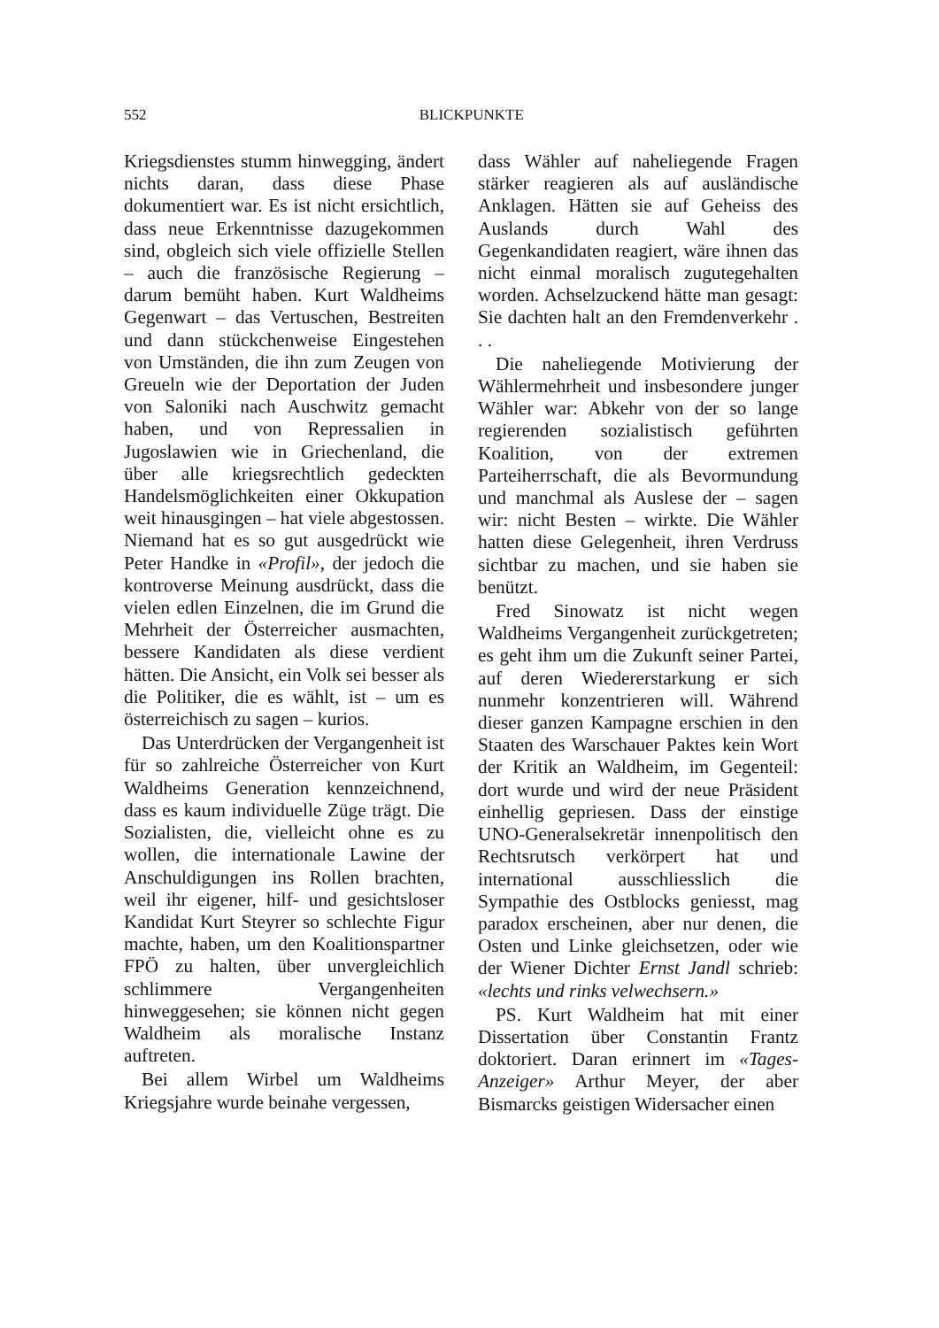552
BLICKPUNKTE
Kriegsdienstes stumm hinwegging, ändert nichts daran, dass diese Phase dokumentiert war. Es ist nicht ersichtlich, dass neue Erkenntnisse dazugekommen sind, obgleich sich viele offizielle Stellen – auch die französische Regierung – darum bemüht haben. Kurt Waldheims Gegenwart – das Vertuschen, Bestreiten und dann stückchenweise Eingestehen von Umständen, die ihn zum Zeugen von Greueln wie der Deportation der Juden von Saloniki nach Auschwitz gemacht haben, und von Repressalien in Jugoslawien wie in Griechenland, die über alle kriegsrechtlich gedeckten Handelsmöglichkeiten einer Okkupation weit hinausgingen – hat viele abgestossen. Niemand hat es so gut ausgedrückt wie Peter Handke in «Profil», der jedoch die kontroverse Meinung ausdrückt, dass die vielen edlen Einzelnen, die im Grund die Mehrheit der Österreicher ausmachten, bessere Kandidaten als diese verdient hätten. Die Ansicht, ein Volk sei besser als die Politiker, die es wählt, ist – um es österreichisch zu sagen – kurios.
Das Unterdrücken der Vergangenheit ist für so zahlreiche Österreicher von Kurt Waldheims Generation kennzeichnend, dass es kaum individuelle Züge trägt. Die Sozialisten, die, vielleicht ohne es zu wollen, die internationale Lawine der Anschuldigungen ins Rollen brachten, weil ihr eigener, hilf- und gesichtsloser Kandidat Kurt Steyrer so schlechte Figur machte, haben, um den Koalitionspartner FPÖ zu halten, über unvergleichlich schlimmere Vergangenheiten hinweggesehen; sie können nicht gegen Waldheim als moralische Instanz auftreten.
Bei allem Wirbel um Waldheims Kriegsjahre wurde beinahe vergessen,
dass Wähler auf naheliegende Fragen stärker reagieren als auf ausländische Anklagen. Hätten sie auf Geheiss des Auslands durch Wahl des Gegenkandidaten reagiert, wäre ihnen das nicht einmal moralisch zugutegehalten worden. Achselzuckend hätte man gesagt: Sie dachten halt an den Fremdenverkehr . . .
Die naheliegende Motivierung der Wählermehrheit und insbesondere junger Wähler war: Abkehr von der so lange regierenden sozialistisch geführten Koalition, von der extremen Parteiherrschaft, die als Bevormundung und manchmal als Auslese der – sagen wir: nicht Besten – wirkte. Die Wähler hatten diese Gelegenheit, ihren Verdruss sichtbar zu machen, und sie haben sie benützt.
Fred Sinowatz ist nicht wegen Waldheims Vergangenheit zurückgetreten; es geht ihm um die Zukunft seiner Partei, auf deren Wiedererstarkung er sich nunmehr konzentrieren will. Während dieser ganzen Kampagne erschien in den Staaten des Warschauer Paktes kein Wort der Kritik an Waldheim, im Gegenteil: dort wurde und wird der neue Präsident einhellig gepriesen. Dass der einstige UNO-Generalsekretär innenpolitisch den Rechtsrutsch verkörpert hat und international ausschliesslich die Sympathie des Ostblocks geniesst, mag paradox erscheinen, aber nur denen, die Osten und Linke gleichsetzen, oder wie der Wiener Dichter Ernst Jandl schrieb: «lechts und rinks velwechsern.»
PS. Kurt Waldheim hat mit einer Dissertation über Constantin Frantz doktoriert. Daran erinnert im «Tages-Anzeiger» Arthur Meyer, der aber Bismarcks geistigen Widersacher einen